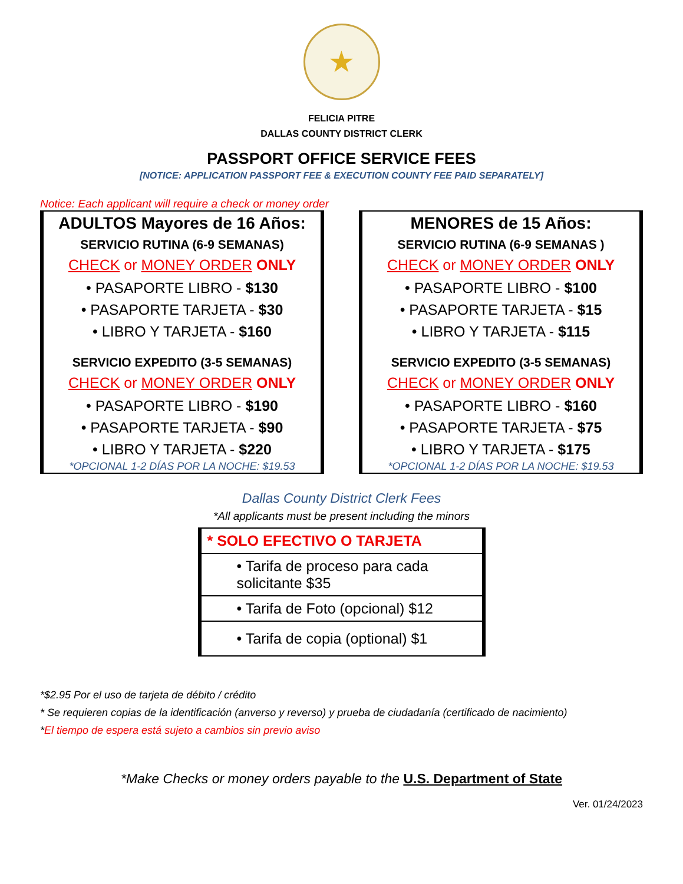★
FELICIA PITRE
DALLAS COUNTY DISTRICT CLERK
PASSPORT OFFICE SERVICE FEES
[NOTICE: APPLICATION PASSPORT FEE & EXECUTION COUNTY FEE PAID SEPARATELY]
Notice: Each applicant will require a check or money order
ADULTOS Mayores de 16 Años:
SERVICIO RUTINA (6-9 SEMANAS)
CHECK or MONEY ORDER ONLY
• PASAPORTE LIBRO - $130
• PASAPORTE TARJETA - $30
• LIBRO Y TARJETA - $160
SERVICIO EXPEDITO (3-5 SEMANAS)
CHECK or MONEY ORDER ONLY
• PASAPORTE LIBRO - $190
• PASAPORTE TARJETA - $90
• LIBRO Y TARJETA - $220
*OPCIONAL 1-2 DÍAS POR LA NOCHE: $19.53
MENORES de 15 Años:
SERVICIO RUTINA (6-9 SEMANAS )
CHECK or MONEY ORDER ONLY
• PASAPORTE LIBRO - $100
• PASAPORTE TARJETA - $15
• LIBRO Y TARJETA - $115
SERVICIO EXPEDITO (3-5 SEMANAS)
CHECK or MONEY ORDER ONLY
• PASAPORTE LIBRO - $160
• PASAPORTE TARJETA - $75
• LIBRO Y TARJETA - $175
*OPCIONAL 1-2 DÍAS POR LA NOCHE: $19.53
Dallas County District Clerk Fees
*All applicants must be present including the minors
| * SOLO EFECTIVO O TARJETA |
| • Tarifa de proceso para cada solicitante $35 |
| • Tarifa de Foto (opcional) $12 |
| • Tarifa de copia (optional) $1 |
*$2.95 Por el uso de tarjeta de débito / crédito
* Se requieren copias de la identificación (anverso y reverso) y prueba de ciudadanía (certificado de nacimiento)
*El tiempo de espera está sujeto a cambios sin previo aviso
*Make Checks or money orders payable to the U.S. Department of State
Ver. 01/24/2023